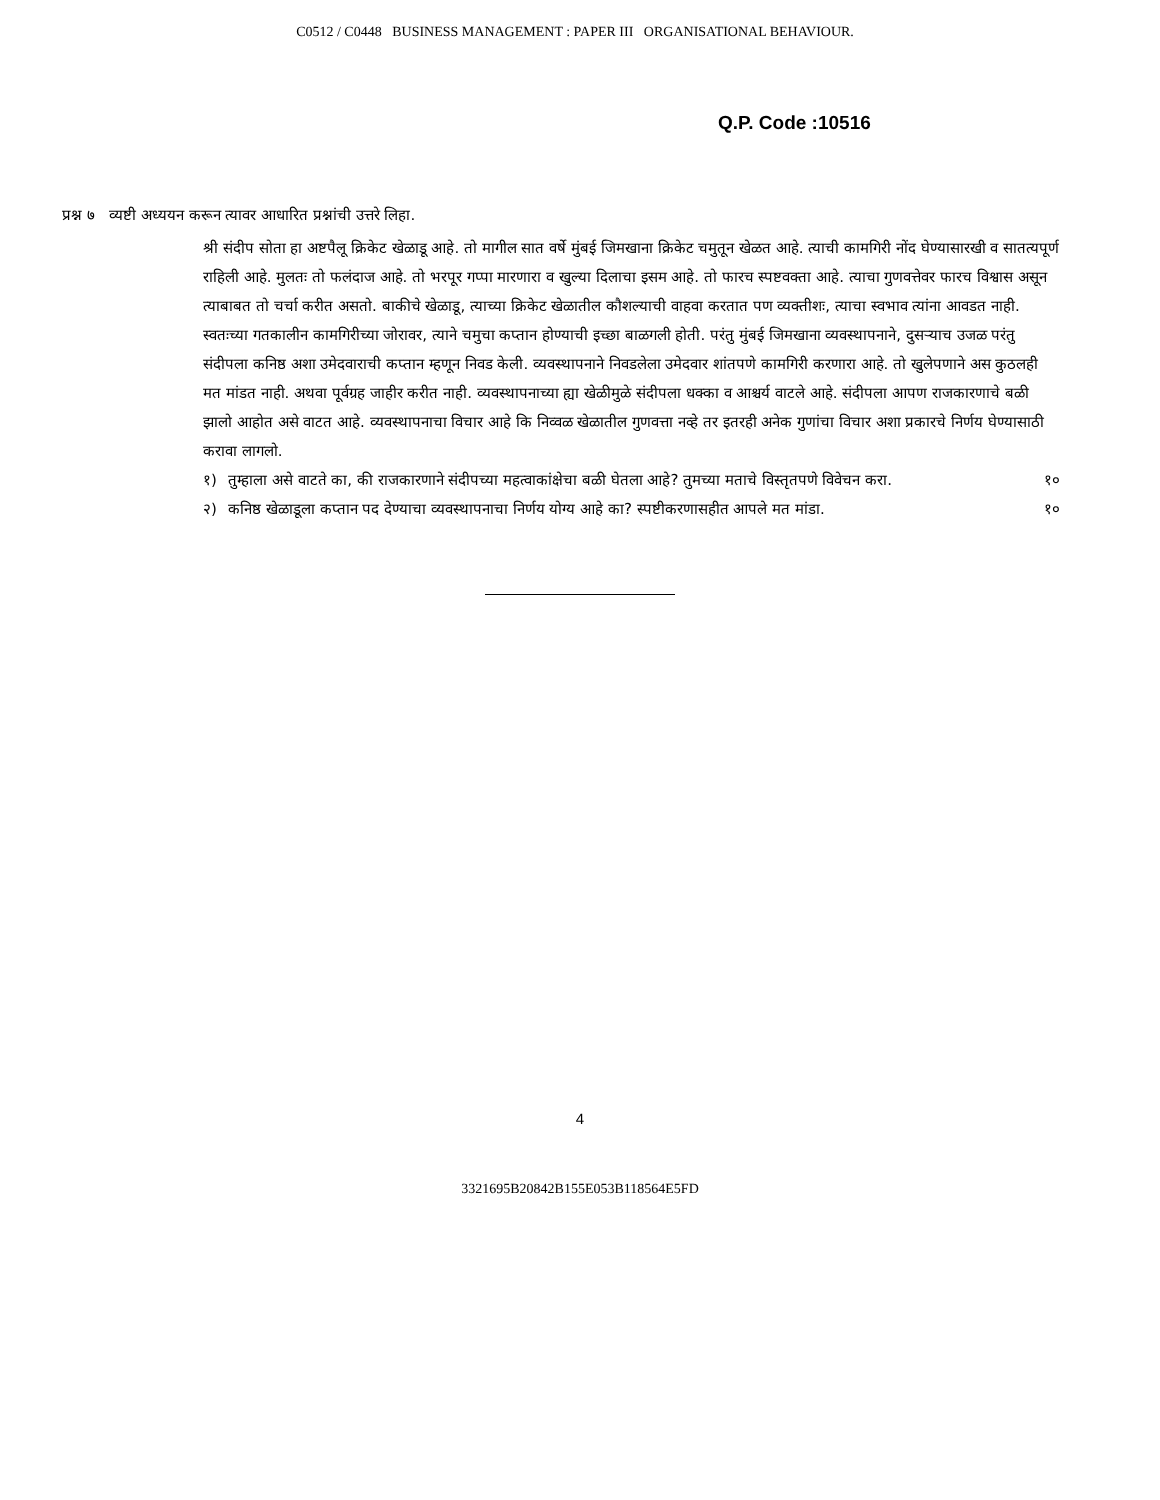C0512 / C0448 BUSINESS MANAGEMENT : PAPER III ORGANISATIONAL BEHAVIOUR.
Q.P. Code :10516
प्रश्न ७ व्यष्टी अध्ययन करून त्यावर आधारित प्रश्नांची उत्तरे लिहा.
श्री संदीप सोता हा अष्टपैलू क्रिकेट खेळाडू आहे. तो मागील सात वर्षे मुंबई जिमखाना क्रिकेट चमुतून खेळत आहे. त्याची कामगिरी नोंद घेण्यासारखी व सातत्यपूर्ण राहिली आहे. मुलतः तो फलंदाज आहे. तो भरपूर गप्पा मारणारा व खुल्या दिलाचा इसम आहे. तो फारच स्पष्टवक्ता आहे. त्याचा गुणवत्तेवर फारच विश्वास असून त्याबाबत तो चर्चा करीत असतो. बाकीचे खेळाडू, त्याच्या क्रिकेट खेळातील कौशल्याची वाहवा करतात पण व्यक्तीशः, त्याचा स्वभाव त्यांना आवडत नाही. स्वतःच्या गतकालीन कामगिरीच्या जोरावर, त्याने चमुचा कप्तान होण्याची इच्छा बाळगली होती. परंतु मुंबई जिमखाना व्यवस्थापनाने, दुसऱ्याच उजळ परंतु संदीपला कनिष्ठ अशा उमेदवाराची कप्तान म्हणून निवड केली. व्यवस्थापनाने निवडलेला उमेदवार शांतपणे कामगिरी करणारा आहे. तो खुलेपणाने अस कुठलही मत मांडत नाही. अथवा पूर्वग्रह जाहीर करीत नाही. व्यवस्थापनाच्या ह्या खेळीमुळे संदीपला धक्का व आश्चर्य वाटले आहे. संदीपला आपण राजकारणाचे बळी झालो आहोत असे वाटत आहे. व्यवस्थापनाचा विचार आहे कि निव्वळ खेळातील गुणवत्ता नव्हे तर इतरही अनेक गुणांचा विचार अशा प्रकारचे निर्णय घेण्यासाठी करावा लागलो.
१) तुम्हाला असे वाटते का, की राजकारणाने संदीपच्या महत्वाकांक्षेचा बळी घेतला आहे? तुमच्या मताचे विस्तृतपणे विवेचन करा. १०
२) कनिष्ठ खेळाडूला कप्तान पद देण्याचा व्यवस्थापनाचा निर्णय योग्य आहे का? स्पष्टीकरणासहीत आपले मत मांडा. १०
4
3321695B20842B155E053B118564E5FD